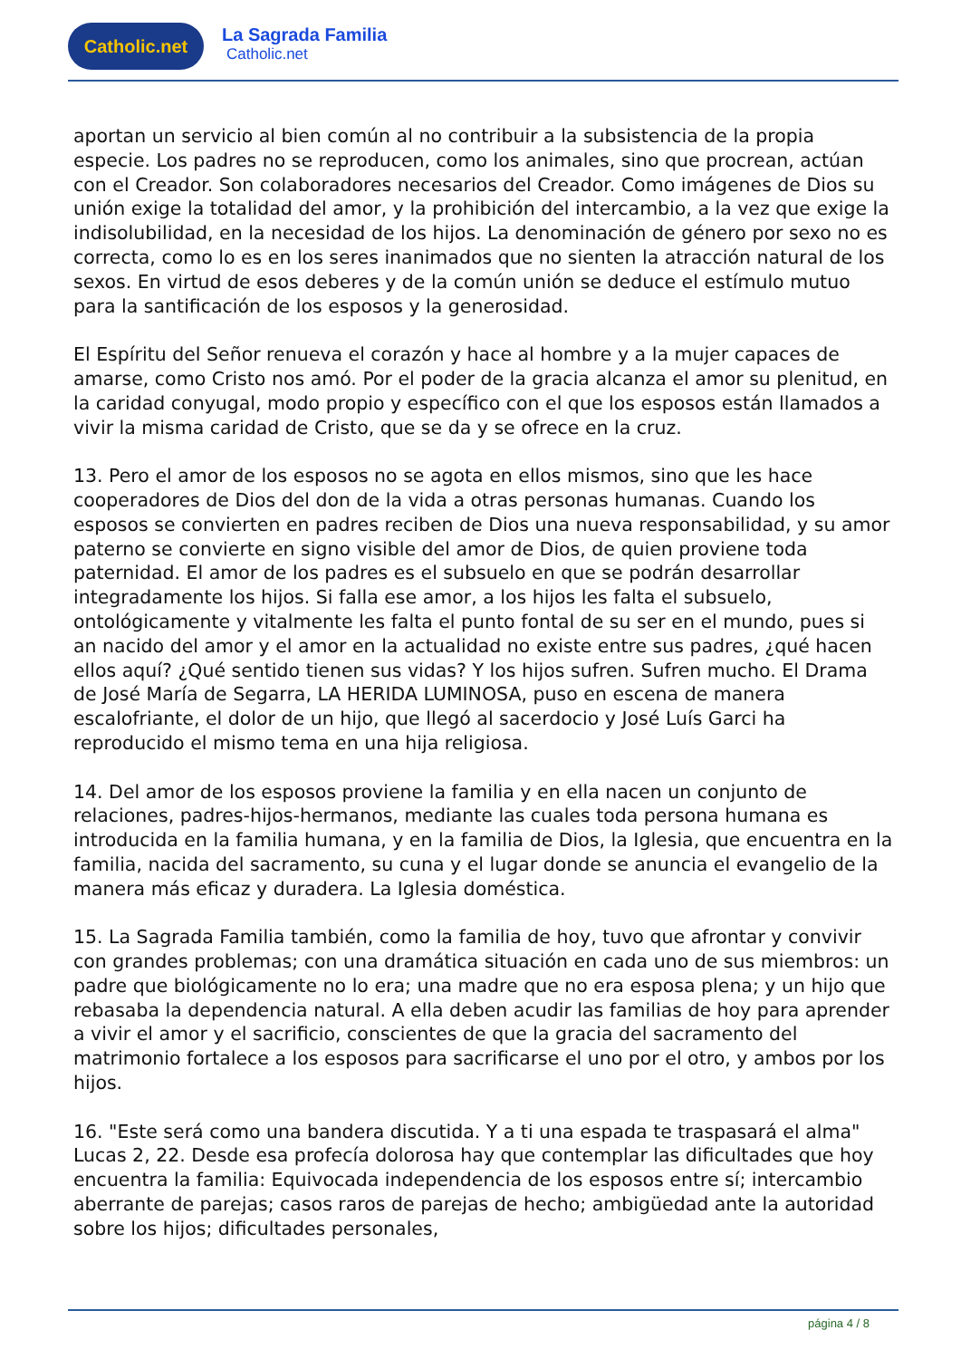Catholic.net
La Sagrada Familia
Catholic.net
aportan un servicio al bien común al no contribuir a la subsistencia de la propia especie. Los padres no se reproducen, como los animales, sino que procrean, actúan con el Creador. Son colaboradores necesarios del Creador. Como imágenes de Dios su unión exige la totalidad del amor, y la prohibición del intercambio, a la vez que exige la indisolubilidad, en la necesidad de los hijos. La denominación de género por sexo no es correcta, como lo es en los seres inanimados que no sienten la atracción natural de los sexos. En virtud de esos deberes y de la común unión se deduce el estímulo mutuo para la santificación de los esposos y la generosidad.
El Espíritu del Señor renueva el corazón y hace al hombre y a la mujer capaces de amarse, como Cristo nos amó. Por el poder de la gracia alcanza el amor su plenitud, en la caridad conyugal, modo propio y específico con el que los esposos están llamados a vivir la misma caridad de Cristo, que se da y se ofrece en la cruz.
13. Pero el amor de los esposos no se agota en ellos mismos, sino que les hace cooperadores de Dios del don de la vida a otras personas humanas. Cuando los esposos se convierten en padres reciben de Dios una nueva responsabilidad, y su amor paterno se convierte en signo visible del amor de Dios, de quien proviene toda paternidad. El amor de los padres es el subsuelo en que se podrán desarrollar integradamente los hijos. Si falla ese amor, a los hijos les falta el subsuelo, ontológicamente y vitalmente les falta el punto fontal de su ser en el mundo, pues si an nacido del amor y el amor en la actualidad no existe entre sus padres, ¿qué hacen ellos aquí? ¿Qué sentido tienen sus vidas? Y los hijos sufren. Sufren mucho. El Drama de José María de Segarra, LA HERIDA LUMINOSA, puso en escena de manera escalofriante, el dolor de un hijo, que llegó al sacerdocio y José Luís Garci ha reproducido el mismo tema en una hija religiosa.
14. Del amor de los esposos proviene la familia y en ella nacen un conjunto de relaciones, padres-hijos-hermanos, mediante las cuales toda persona humana es introducida en la familia humana, y en la familia de Dios, la Iglesia, que encuentra en la familia, nacida del sacramento, su cuna y el lugar donde se anuncia el evangelio de la manera más eficaz y duradera. La Iglesia doméstica.
15. La Sagrada Familia también, como la familia de hoy, tuvo que afrontar y convivir con grandes problemas; con una dramática situación en cada uno de sus miembros: un padre que biológicamente no lo era; una madre que no era esposa plena; y un hijo que rebasaba la dependencia natural. A ella deben acudir las familias de hoy para aprender a vivir el amor y el sacrificio, conscientes de que la gracia del sacramento del matrimonio fortalece a los esposos para sacrificarse el uno por el otro, y ambos por los hijos.
16. "Este será como una bandera discutida. Y a ti una espada te traspasará el alma" Lucas 2, 22. Desde esa profecía dolorosa hay que contemplar las dificultades que hoy encuentra la familia: Equivocada independencia de los esposos entre sí; intercambio aberrante de parejas; casos raros de parejas de hecho; ambigüedad ante la autoridad sobre los hijos; dificultades personales,
página 4 / 8